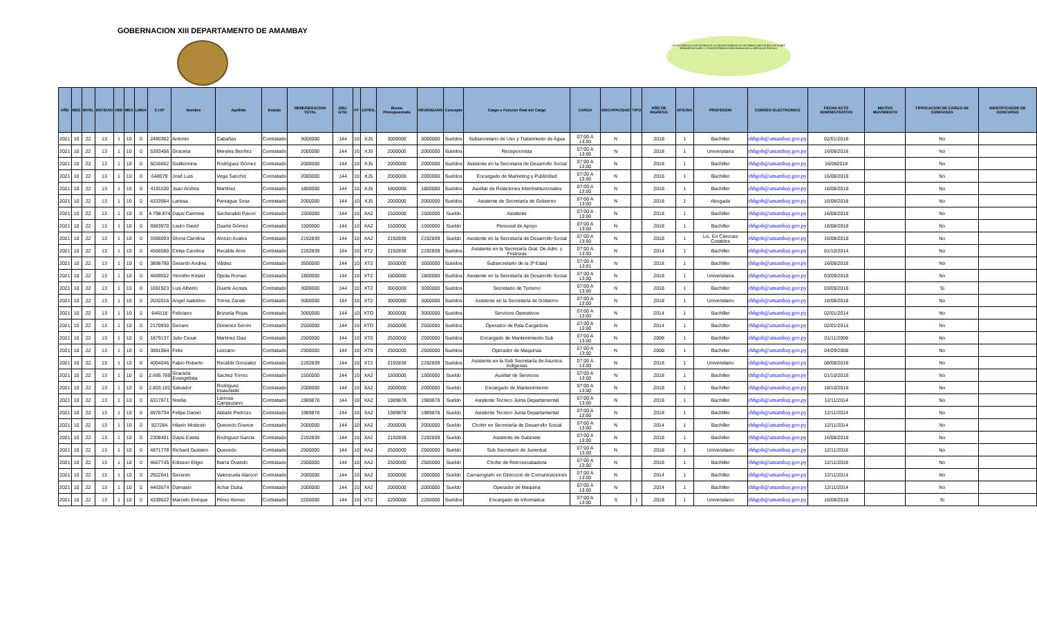GOBERNACION XIII DEPARTAMENTO DE AMAMBAY
LEY Nº 5189/2014 QUE ESTABLECE LA OBLIGATORIEDAD DE INFORMACIONES PUBLICOS SOBRE REMUNERACIONES Y OTRAS RETRIBUCIONES ASIGNADAS AL SERVIDOR PUBLICO.
| AÑO | MES | NIVEL | ENTIDAD | OEE | MES | LINEA | C.I.Nº | Nombre | Apellido | Estado | REMUNERACION TOTAL | OBJ. GTO. | FF | CATEG. | Monto Presupuestado | DEVENGADO | Concepto | Cargo o Funcion Real del Cargo | CARGA | DISCAPACIDAD | TIPO | AÑO DE INGRESO | OFICINA | PROFESION | CORREO ELECTRONICO | FECHA ACTO ADMINISTRATIVO | MOTIVO MOVIMIENTO | TIPIFICACION DE CARGO DE CONFIANZA | IDENTIFICADOR DE CONCURSO |
| --- | --- | --- | --- | --- | --- | --- | --- | --- | --- | --- | --- | --- | --- | --- | --- | --- | --- | --- | --- | --- | --- | --- | --- | --- | --- | --- | --- | --- | --- |
| 2021 | 10 | 22 | 13 | 1 | 10 | 0 | 2480362 | Antonio | Cabañas | Contratado | 3000000 | 144 | 10 | XJ5 | 3000000 | 3000000 | Sueldos | Subsecretario de Uso y Tratamiento de Agua | 07:00 A 13:00 | N | | 2018 | 1 | Bachiller | rhhgob@amambay.gov.py | 02/01/2018 | | No | |
| 2021 | 10 | 22 | 13 | 1 | 10 | 0 | 5393456 | Graciela | Mereles Benítez | Contratado | 2000000 | 144 | 10 | XJ5 | 2000000 | 2000000 | Sueldos | Recepcionista | 07:00 A 13:00 | N | | 2018 | 1 | Universitaria | rhhgob@amambay.gov.py | 16/08/2018 | | No | |
| 2021 | 10 | 22 | 13 | 1 | 10 | 0 | 5016602 | Guillermina | Rodríguez Gómez | Contratado | 2000000 | 144 | 10 | XJ5 | 2000000 | 2000000 | Sueldos | Asistente en la Secretaria de Desarrollo Social | 07:00 A 13:00 | N | | 2018 | 1 | Bachiller | rhhgob@amambay.gov.py | 16/082018 | | No | |
| 2021 | 10 | 22 | 13 | 1 | 10 | 0 | 648079 | José Luis | Vega Sanchiz | Contratado | 2000000 | 144 | 10 | XJ5 | 2000000 | 2000000 | Sueldos | Encargado de Marketing y Publicidad | 07:00 A 13:00 | N | | 2018 | 1 | Bachiller | rhhgob@amambay.gov.py | 16/08/2018 | | No | |
| 2021 | 10 | 22 | 13 | 1 | 10 | 0 | 4191100 | Juan Andres | Martínez | Contratado | 1800000 | 144 | 10 | XJ5 | 1800000 | 1800000 | Sueldos | Auxiliar de Relaciones Interinstitucionales | 07:00 A 13:00 | N | | 2018 | 1 | Bachiller | rhhgob@amambay.gov.py | 16/08/2018 | | No | |
| 2021 | 10 | 22 | 13 | 1 | 10 | 0 | 4333964 | Larissa | Paniagua Sosa | Contratado | 2000000 | 144 | 10 | XJ5 | 2000000 | 2000000 | Sueldos | Asistente de Secretaría de Gobierno | 07:00 A 13:00 | N | | 2018 | 1 | Abogada | rhhgob@amambay.gov.py | 16/08/2018 | | No | |
| 2021 | 10 | 22 | 13 | 1 | 10 | 0 | 4.798.874 | Daysi Carmina | Sacheralidi Pavon | Contratado | 1500000 | 144 | 10 | XA2 | 1500000 | 1500000 | Sueldo | Asistente | 07:00 A 13:00 | N | | 2018 | 1 | Bachiller | rhhgob@amambay.gov.py | 16/08/2018 | | No | |
| 2021 | 10 | 22 | 13 | 1 | 10 | 0 | 6983970 | Lauro David | Duarte Gómez | Contratado | 1500000 | 144 | 10 | XA2 | 1500000 | 1500000 | Sueldo | Personal de Apoyo | 07:00 A 13:00 | N | | 2018 | 1 | Bachiller | rhhgob@amambay.gov.py | 16/08/2018 | | No | |
| 2021 | 10 | 22 | 13 | 1 | 10 | 0 | 3386093 | Gloria Carolina | Alonzo Avalos | Contratado | 2192839 | 144 | 10 | XA2 | 2192839 | 2192839 | Sueldo | Asistente en la Secretaría de Desarrollo Social | 07:00 A 13:00 | N | | 2018 | 1 | Lic. En Ciencias Cotables | rhhgob@amambay.gov.py | 16/08/2018 | | No | |
| 2021 | 10 | 22 | 13 | 1 | 10 | 0 | 4566550 | Cintia Carolina | Recalde Arce | Contratado | 2192839 | 144 | 10 | XT2 | 2192839 | 2192839 | Sueldos | Asistente en la Secretaría Gral. De Adm. y Finanzas | 07:00 A 13:00 | N | | 2014 | 1 | Bachiller | rhhgob@amambay.gov.py | 01/10/2014 | | No | |
| 2021 | 10 | 22 | 13 | 1 | 10 | 0 | 3896790 | Gerardo Andres | Váldez | Contratado | 3500000 | 144 | 10 | XT2 | 3500000 | 3500000 | Sueldos | Subsecretario de la 3ª Edad | 07:00 A 13:01 | N | | 2018 | 1 | Bachiller | rhhgob@amambay.gov.py | 16/08/2018 | | No | |
| 2021 | 10 | 22 | 13 | 1 | 10 | 0 | 4689552 | Yennifer Kristel | Ojeda Roman | Contratado | 1800000 | 144 | 10 | XT2 | 1800000 | 1800000 | Sueldos | Asistente en la Secretaría de Desarrollo Social | 07:00 A 13:00 | N | | 2018 | 1 | Universitaria | rhhgob@amambay.gov.py | 03/09/2018 | | No | |
| 2021 | 10 | 22 | 13 | 1 | 10 | 0 | 1691923 | Luis Alberto | Duarte Acosta | Contratado | 3000000 | 144 | 10 | XT2 | 3000000 | 3000000 | Sueldos | Secretario de Turismo | 07:00 A 13:00 | N | | 2018 | 1 | Bachiller | rhhgob@amambay.gov.py | 03/09/2018 | | Si | |
| 2021 | 10 | 22 | 13 | 1 | 10 | 0 | 2032016 | Angel Isabelino | Torres Zarate | Contratado | 3000000 | 144 | 10 | XT2 | 3000000 | 3000000 | Sueldos | Asistente en la Secretaría de Gobierno | 07:00 A 13:00 | N | | 2018 | 1 | Universitario | rhhgob@amambay.gov.py | 16/08/2018 | | No | |
| 2021 | 10 | 22 | 13 | 1 | 10 | 0 | 646118 | Feliciano | Brizuela Rojas | Contratado | 3000000 | 144 | 10 | XTO | 3000000 | 3000000 | Sueldos | Servicios Operativos | 07:00 A 13:00 | N | | 2014 | 1 | Bachiller | rhhgob@amambay.gov.py | 02/01/2014 | | No | |
| 2021 | 10 | 22 | 13 | 1 | 10 | 0 | 2170930 | Genaro | Gimenez Servin | Contratado | 2500000 | 144 | 10 | XTO | 2500000 | 2500000 | Sueldos | Operador de Pala Cargadora | 07:00 A 13:00 | N | | 2014 | 1 | Bachiller | rhhgob@amambay.gov.py | 02/01/2014 | | No | |
| 2021 | 10 | 22 | 13 | 1 | 10 | 0 | 1879137 | Julio Cesar | Martinez Diaz | Contratado | 2500000 | 144 | 10 | XT0 | 2500000 | 2500000 | Sueldos | Encargado de Mantenimiento Sub | 07:00 A 13:00 | N | | 2008 | 1 | Bachiller | rhhgob@amambay.gov.py | 01/11/2008 | | No | |
| 2021 | 10 | 22 | 13 | 1 | 10 | 0 | 3591964 | Felix | Lezcano | Contratado | 2500000 | 144 | 10 | XT0 | 2500000 | 2500000 | Sueldos | Operador de Maquinas | 07:00 A 13:00 | N | | 2008 | 1 | Bachiller | rhhgob@amambay.gov.py | 04/09/2008 | | No | |
| 2021 | 10 | 22 | 13 | 1 | 10 | 0 | 4004046 | Fabio Roberto | Recalde Gonzalez | Contratado | 2192839 | 144 | 10 | XT2 | 2192839 | 2192839 | Sueldos | Asistente en la Sub Secretaría de Asuntos Indigenas | 07:00 A 13:00 | N | | 2018 | 1 | Universitario | rhhgob@amambay.gov.py | 08/08/2018 | | No | |
| 2021 | 10 | 22 | 13 | 1 | 10 | 0 | 2.695.769 | Graciela Evangelista | Sachez Torres | Contratado | 1500000 | 144 | 10 | XA2 | 1500000 | 1500000 | Sueldo | Auxiliar de Servicios | 07:00 A 13:00 | N | | 2018 | 1 | Bachiller | rhhgob@amambay.gov.py | 01/10/2018 | | No | |
| 2021 | 10 | 22 | 13 | 1 | 10 | 0 | 2.803.101 | Salvador | Rodriguez Insauralde | Contratado | 2000000 | 144 | 10 | XA2 | 2000000 | 2000000 | Sueldo | Encargado de Mantenimiento | 07:00 A 13:00 | N | | 2018 | 1 | Bachiller | rhhgob@amambay.gov.py | 18/10/2018 | | No | |
| 2021 | 10 | 22 | 13 | 1 | 10 | 0 | 6317971 | Noelia | Larrosa Campuzano | Contratado | 1989878 | 144 | 10 | XA2 | 1989878 | 1989878 | Sueldo | Asistente Tecnico Junta Departamental | 07:00 A 13:00 | N | | 2018 | 1 | Bachiller | rhhgob@amambay.gov.py | 12/11/2014 | | No | |
| 2021 | 10 | 22 | 13 | 1 | 10 | 0 | 6976734 | Felipe Daniel | Abbate Pedrozo | Contratado | 1989878 | 144 | 10 | XA2 | 1989878 | 1989878 | Sueldo | Asistente Tecnico Junta Departamental | 07:00 A 13:00 | N | | 2018 | 1 | Bachiller | rhhgob@amambay.gov.py | 12/11/2014 | | No | |
| 2021 | 10 | 22 | 13 | 1 | 10 | 0 | 827284 | Hilario Modesto | Quevedo Grance | Contratado | 2000000 | 144 | 10 | XA2 | 2000000 | 2000000 | Sueldo | Chofer en Secretaría de Desarrollo Social | 07:00 A 13:00 | N | | 2014 | 1 | Bachiller | rhhgob@amambay.gov.py | 12/11/2014 | | No | |
| 2021 | 10 | 22 | 13 | 1 | 10 | 0 | 2308491 | Daysi Estela | Rodriguez Garcia | Contratado | 2192839 | 144 | 10 | XA2 | 2192839 | 2192839 | Sueldo | Asistente de Gabinete | 07:00 A 13:00 | N | | 2018 | 1 | Bachiller | rhhgob@amambay.gov.py | 16/08/2018 | | No | |
| 2021 | 10 | 22 | 13 | 1 | 10 | 0 | 4871778 | Richard Gustavo | Quevedo | Contratado | 2500000 | 144 | 10 | XA2 | 2500000 | 2500000 | Sueldo | Sub Secretario de Juventud | 07:00 A 13:00 | N | | 2018 | 1 | Universitario | rhhgob@amambay.gov.py | 12/11/2018 | | No | |
| 2021 | 10 | 22 | 13 | 1 | 10 | 0 | 4667745 | Edisson Eligio | Ibarra Ovando | Contratado | 2500000 | 144 | 10 | XA2 | 2500000 | 2500000 | Sueldo | Chofer de Retroexcabadora | 07:00 A 13:00 | N | | 2018 | 1 | Bachiller | rhhgob@amambay.gov.py | 12/11/2018 | | No | |
| 2021 | 10 | 22 | 13 | 1 | 10 | 0 | 2922041 | Gerardo | Valenzuela Alarcon | Contratado | 2000000 | 144 | 10 | XA2 | 2000000 | 2000000 | Sueldo | Camarografo en Direccion de Comunicaciones | 07:00 A 13:00 | N | | 2014 | 1 | Bachiller | rhhgob@amambay.gov.py | 12/11/2014 | | No | |
| 2021 | 10 | 22 | 13 | 1 | 10 | 0 | 4463574 | Damasio | Achar Dutra | Contratado | 2000000 | 144 | 10 | XA2 | 2000000 | 2000000 | Sueldo | Operador de Maquina | 07:00 A 13:00 | N | | 2014 | 1 | Bachiller | rhhgob@amambay.gov.py | 12/11/2014 | | No | |
| 2021 | 10 | 22 | 13 | 1 | 10 | 0 | 4339522 | Marcelo Enrique | Pérez Alonso | Contratado | 2200000 | 144 | 10 | XT2 | 2200000 | 2200000 | Sueldos | Encargado de Informatica | 07:00 A 13:00 | S | 1 | 2018 | 1 | Universitario | rhhgob@amambay.gov.py | 16/08/2018 | | Si | |